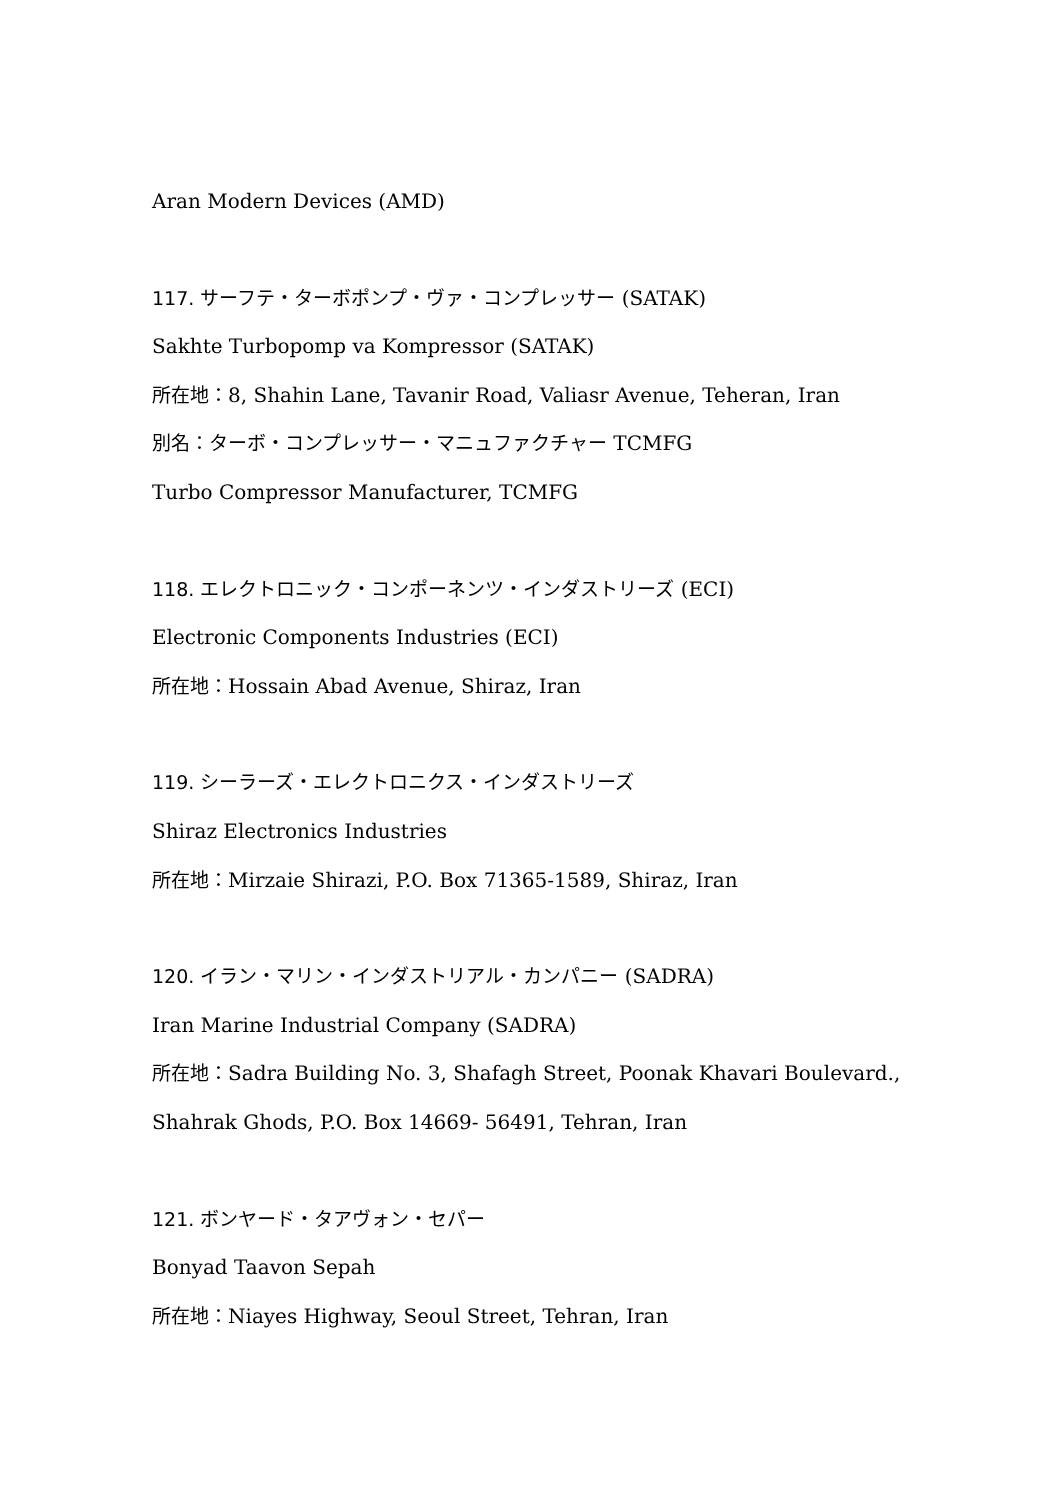Aran Modern Devices (AMD)
117. サーフテ・ターボポンプ・ヴァ・コンプレッサー (SATAK)
Sakhte Turbopomp va Kompressor (SATAK)
所在地：8, Shahin Lane, Tavanir Road, Valiasr Avenue, Teheran, Iran
別名：ターボ・コンプレッサー・マニュファクチャー TCMFG
Turbo Compressor Manufacturer, TCMFG
118. エレクトロニック・コンポーネンツ・インダストリーズ (ECI)
Electronic Components Industries (ECI)
所在地：Hossain Abad Avenue, Shiraz, Iran
119. シーラーズ・エレクトロニクス・インダストリーズ
Shiraz Electronics Industries
所在地：Mirzaie Shirazi, P.O. Box 71365-1589, Shiraz, Iran
120. イラン・マリン・インダストリアル・カンパニー (SADRA)
Iran Marine Industrial Company (SADRA)
所在地：Sadra Building No. 3, Shafagh Street, Poonak Khavari Boulevard.,
Shahrak Ghods, P.O. Box 14669- 56491, Tehran, Iran
121. ボンヤード・タアヴォン・セパー
Bonyad Taavon Sepah
所在地：Niayes Highway, Seoul Street, Tehran, Iran